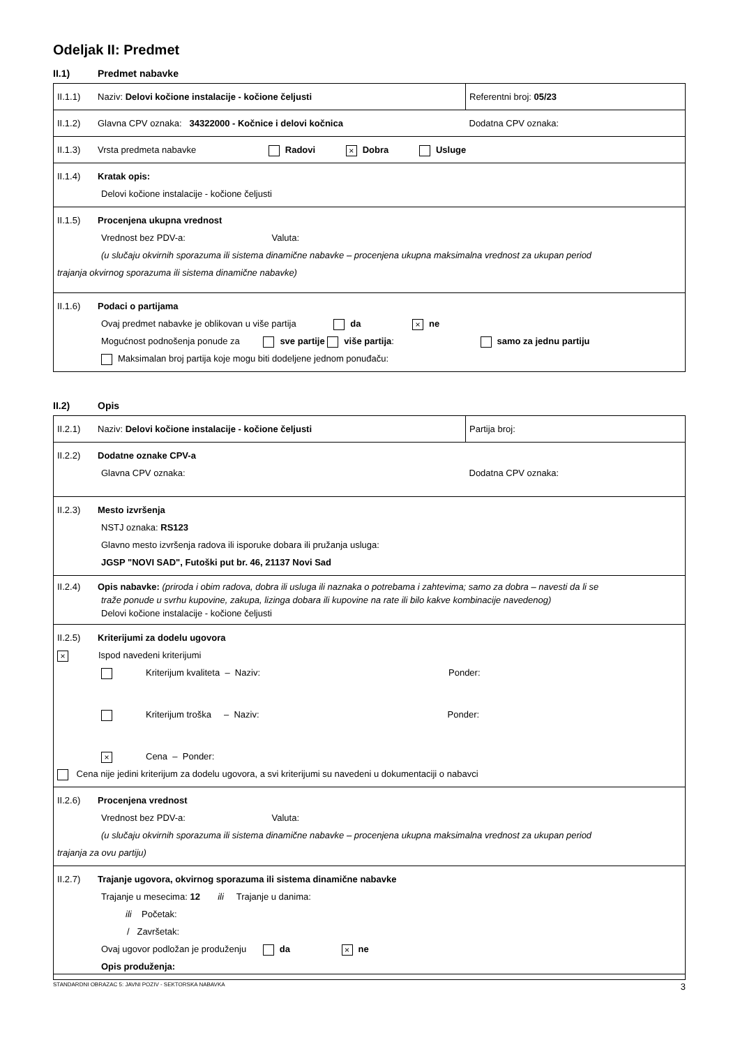Odeljak II: Predmet
II.1) Predmet nabavke
| II.1.1) Naziv: Delovi kočione instalacije - kočione čeljusti | Referentni broj: 05/23 |
| II.1.2) Glavna CPV oznaka: 34322000 - Kočnice i delovi kočnica | Dodatna CPV oznaka: |
| II.1.3) Vrsta predmeta nabavke Radovi × Dobra Usluge | |
| II.1.4) Kratak opis: Delovi kočione instalacije - kočione čeljusti | |
| II.1.5) Procenjena ukupna vrednost Vrednost bez PDV-a: Valuta: (u slučaju okvirnih sporazuma ili sistema dinamične nabavke – procenjena ukupna maksimalna vrednost za ukupan period trajanja okvirnog sporazuma ili sistema dinamične nabavke) | |
| II.1.6) Podaci o partijama Ovaj predmet nabavke je oblikovan u više partija da × ne Mogućnost podnošenja ponude za sve partije više partija : samo za jednu partiju Maksimalan broj partija koje mogu biti dodeljene jednom ponuđaču: | |
II.2) Opis
| II.2.1) Naziv: Delovi kočione instalacije - kočione čeljusti | Partija broj: |
| II.2.2) Dodatne oznake CPV-a Glavna CPV oznaka: | Dodatna CPV oznaka: |
| II.2.3) Mesto izvršenja NSTJ oznaka: RS123 Glavno mesto izvršenja radova ili isporuke dobara ili pružanja usluga: JGSP "NOVI SAD", Futoški put br. 46, 21137 Novi Sad | |
| II.2.4) Opis nabavke: (priroda i obim radova, dobra ili usluga ili naznaka o potrebama i zahtevima; samo za dobra – navesti da li se traže ponude u svrhu kupovine, zakupa, lizinga dobara ili kupovine na rate ili bilo kakve kombinacije navedenog) Delovi kočione instalacije - kočione čeljusti | |
| II.2.5) Kriterijumi za dodelu ugovora × Ispod navedeni kriterijumi Kriterijum kvaliteta – Naziv: Ponder: Kriterijum troška – Naziv: Ponder: × Cena – Ponder: Cena nije jedini kriterijum za dodelu ugovora, a svi kriterijumi su navedeni u dokumentaciji o nabavci | |
| II.2.6) Procenjena vrednost Vrednost bez PDV-a: Valuta: (u slučaju okvirnih sporazuma ili sistema dinamične nabavke – procenjena ukupna maksimalna vrednost za ukupan period trajanja za ovu partiju) | |
| II.2.7) Trajanje ugovora, okvirnog sporazuma ili sistema dinamične nabavke Trajanje u mesecima: 12 ili Trajanje u danima: ili Početak: / Završetak: Ovaj ugovor podložan je produženju da × ne Opis produženja: | |
STANDARDNI OBRAZAC 5: JAVNI POZIV - SEKTORSKA NABAVKA 3